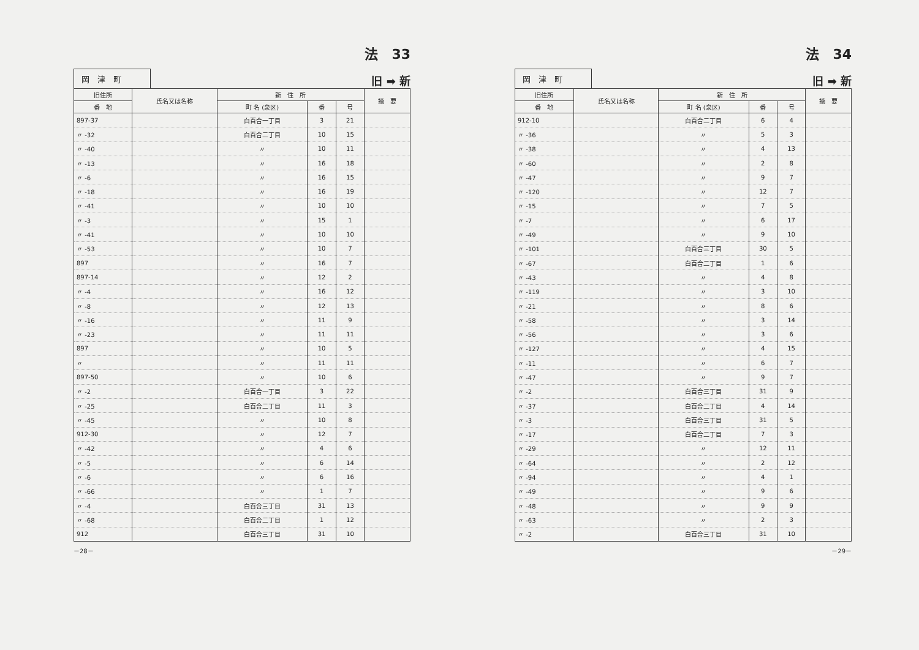法　33
岡　津　町
旧 ➡ 新
| 旧住所 | 氏名又は名称 | 新 住 所 | | | 摘 要 |
| --- | --- | --- | --- | --- | --- |
| 番 地 | | 町 名 (泉区) | 番 | 号 | |
| 897-37 | | 白百合一丁目 | 3 | 21 | |
| 〃 -32 | | 白百合二丁目 | 10 | 15 | |
| 〃 -40 | | 〃 | 10 | 11 | |
| 〃 -13 | | 〃 | 16 | 18 | |
| 〃 -6 | | 〃 | 16 | 15 | |
| 〃 -18 | | 〃 | 16 | 19 | |
| 〃 -41 | | 〃 | 10 | 10 | |
| 〃 -3 | | 〃 | 15 | 1 | |
| 〃 -41 | | 〃 | 10 | 10 | |
| 〃 -53 | | 〃 | 10 | 7 | |
| 897 | | 〃 | 16 | 7 | |
| 897-14 | | 〃 | 12 | 2 | |
| 〃 -4 | | 〃 | 16 | 12 | |
| 〃 -8 | | 〃 | 12 | 13 | |
| 〃 -16 | | 〃 | 11 | 9 | |
| 〃 -23 | | 〃 | 11 | 11 | |
| 897 | | 〃 | 10 | 5 | |
| 〃 | | 〃 | 11 | 11 | |
| 897-50 | | 〃 | 10 | 6 | |
| 〃 -2 | | 白百合一丁目 | 3 | 22 | |
| 〃 -25 | | 白百合二丁目 | 11 | 3 | |
| 〃 -45 | | 〃 | 10 | 8 | |
| 912-30 | | 〃 | 12 | 7 | |
| 〃 -42 | | 〃 | 4 | 6 | |
| 〃 -5 | | 〃 | 6 | 14 | |
| 〃 -6 | | 〃 | 6 | 16 | |
| 〃 -66 | | 〃 | 1 | 7 | |
| 〃 -4 | | 白百合三丁目 | 31 | 13 | |
| 〃 -68 | | 白百合二丁目 | 1 | 12 | |
| 912 | | 白百合三丁目 | 31 | 10 | |
－28－
法　34
岡　津　町
旧 ➡ 新
| 旧住所 | 氏名又は名称 | 新 住 所 | | | 摘 要 |
| --- | --- | --- | --- | --- | --- |
| 番 地 | | 町 名 (泉区) | 番 | 号 | |
| 912-10 | | 白百合二丁目 | 6 | 4 | |
| 〃 -36 | | 〃 | 5 | 3 | |
| 〃 -38 | | 〃 | 4 | 13 | |
| 〃 -60 | | 〃 | 2 | 8 | |
| 〃 -47 | | 〃 | 9 | 7 | |
| 〃 -120 | | 〃 | 12 | 7 | |
| 〃 -15 | | 〃 | 7 | 5 | |
| 〃 -7 | | 〃 | 6 | 17 | |
| 〃 -49 | | 〃 | 9 | 10 | |
| 〃 -101 | | 白百合三丁目 | 30 | 5 | |
| 〃 -67 | | 白百合二丁目 | 1 | 6 | |
| 〃 -43 | | 〃 | 4 | 8 | |
| 〃 -119 | | 〃 | 3 | 10 | |
| 〃 -21 | | 〃 | 8 | 6 | |
| 〃 -58 | | 〃 | 3 | 14 | |
| 〃 -56 | | 〃 | 3 | 6 | |
| 〃 -127 | | 〃 | 4 | 15 | |
| 〃 -11 | | 〃 | 6 | 7 | |
| 〃 -47 | | 〃 | 9 | 7 | |
| 〃 -2 | | 白百合三丁目 | 31 | 9 | |
| 〃 -37 | | 白百合二丁目 | 4 | 14 | |
| 〃 -3 | | 白百合三丁目 | 31 | 5 | |
| 〃 -17 | | 白百合二丁目 | 7 | 3 | |
| 〃 -29 | | 〃 | 12 | 11 | |
| 〃 -64 | | 〃 | 2 | 12 | |
| 〃 -94 | | 〃 | 4 | 1 | |
| 〃 -49 | | 〃 | 9 | 6 | |
| 〃 -48 | | 〃 | 9 | 9 | |
| 〃 -63 | | 〃 | 2 | 3 | |
| 〃 -2 | | 白百合三丁目 | 31 | 10 | |
－29－